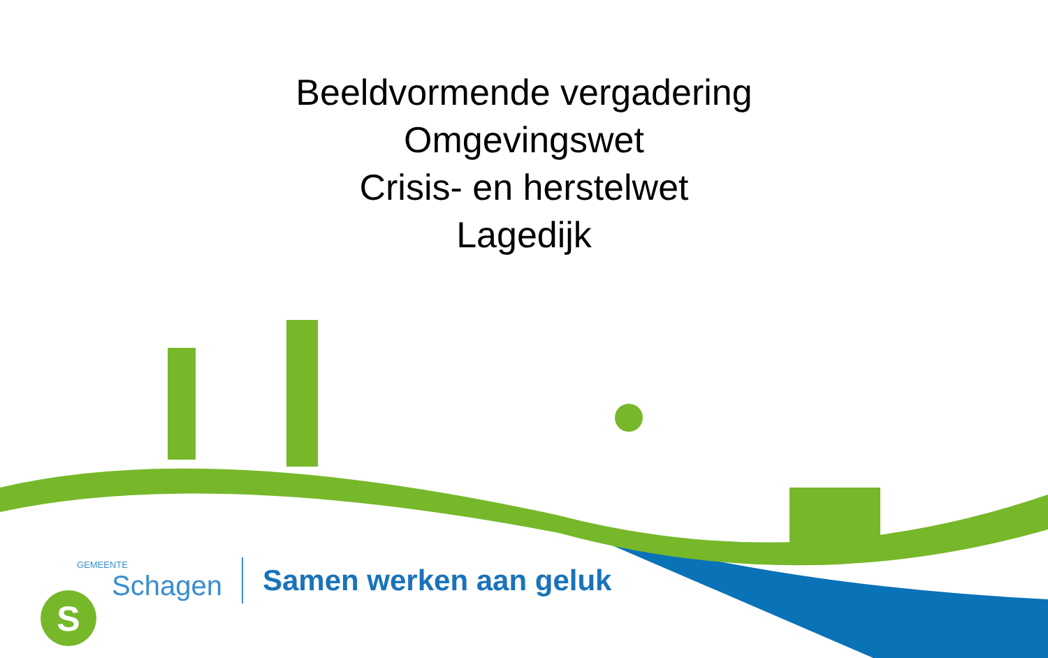S
Beeldvormende vergadering
Omgevingswet
Crisis- en herstelwet
Lagedijk
GEMEENTE
Schagen
Samen werken aan geluk